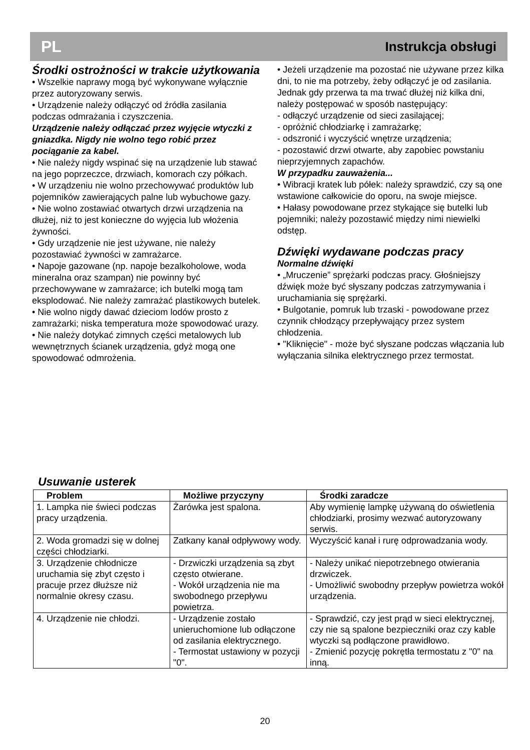PL Instrukcja obsługi
Środki ostrożności w trakcie użytkowania
• Wszelkie naprawy mogą być wykonywane wyłącznie przez autoryzowany serwis.
• Urządzenie należy odłączyć od źródła zasilania podczas odmrażania i czyszczenia.
Urządzenie należy odłączać przez wyjęcie wtyczki z gniazdka. Nigdy nie wolno tego robić przez pociąganie za kabel.
• Nie należy nigdy wspinać się na urządzenie lub stawać na jego poprzeczce, drzwiach, komorach czy półkach.
• W urządzeniu nie wolno przechowywać produktów lub pojemników zawierających palne lub wybuchowe gazy.
• Nie wolno zostawiać otwartych drzwi urządzenia na dłużej, niż to jest konieczne do wyjęcia lub włożenia żywności.
• Gdy urządzenie nie jest używane, nie należy pozostawiać żywności w zamrażarce.
• Napoje gazowane (np. napoje bezalkoholowe, woda mineralna oraz szampan) nie powinny być przechowywane w zamrażarce; ich butelki mogą tam eksplodować. Nie należy zamrażać plastikowych butelek.
• Nie wolno nigdy dawać dzieciom lodów prosto z zamrażarki; niska temperatura może spowodować urazy.
• Nie należy dotykać zimnych części metalowych lub wewnętrznych ścianek urządzenia, gdyż mogą one spowodować odmrożenia.
• Jeżeli urządzenie ma pozostać nie używane przez kilka dni, to nie ma potrzeby, żeby odłączyć je od zasilania. Jednak gdy przerwa ta ma trwać dłużej niż kilka dni, należy postępować w sposób następujący:
- odłączyć urządzenie od sieci zasilającej;
- opróżnić chłodziarkę i zamrażarkę;
- odszronić i wyczyścić wnętrze urządzenia;
- pozostawić drzwi otwarte, aby zapobiec powstaniu nieprzyjemnych zapachów.
W przypadku zauważenia...
• Wibracji kratek lub półek: należy sprawdzić, czy są one wstawione całkowicie do oporu, na swoje miejsce.
• Hałasy powodowane przez stykające się butelki lub pojemniki; należy pozostawić między nimi niewielki odstęp.
Dźwięki wydawane podczas pracy
Normalne dźwięki
• „Mruczenie” sprężarki podczas pracy. Głośniejszy dźwięk może być słyszany podczas zatrzymywania i uruchamiania się sprężarki.
• Bulgotanie, pomruk lub trzaski - powodowane przez czynnik chłodzący przepływający przez system chłodzenia.
• "Kliknięcie" - może być słyszane podczas włączania lub wyłączania silnika elektrycznego przez termostat.
Usuwanie usterek
| Problem | Możliwe przyczyny | Środki zaradcze |
| --- | --- | --- |
| 1. Lampka nie świeci podczas pracy urządzenia. | Żarówka jest spalona. | Aby wymienię lampkę używaną do oświetlenia chłodziarki, prosimy wezwać autoryzowany serwis. |
| 2. Woda gromadzi się w dolnej części chłodziarki. | Zatkany kanał odpływowy wody. | Wyczyścić kanał i rurę odprowadzania wody. |
| 3. Urządzenie chłodnicze uruchamia się zbyt często i pracuje przez dłuższe niż normalnie okresy czasu. | - Drzwiczki urządzenia są zbyt często otwierane. - Wokół urządzenia nie ma swobodnego przepływu powietrza. | - Należy unikać niepotrzebnego otwierania drzwiczek. - Umożliwić swobodny przepływ powietrza wokół urządzenia. |
| 4. Urządzenie nie chłodzi. | - Urządzenie zostało unieruchomione lub odłączone od zasilania elektrycznego. - Termostat ustawiony w pozycji "0". | - Sprawdzić, czy jest prąd w sieci elektrycznej, czy nie są spalone bezpieczniki oraz czy kable wtyczki są podłączone prawidłowo. - Zmienić pozycję pokrętła termostatu z "0" na inną. |
20